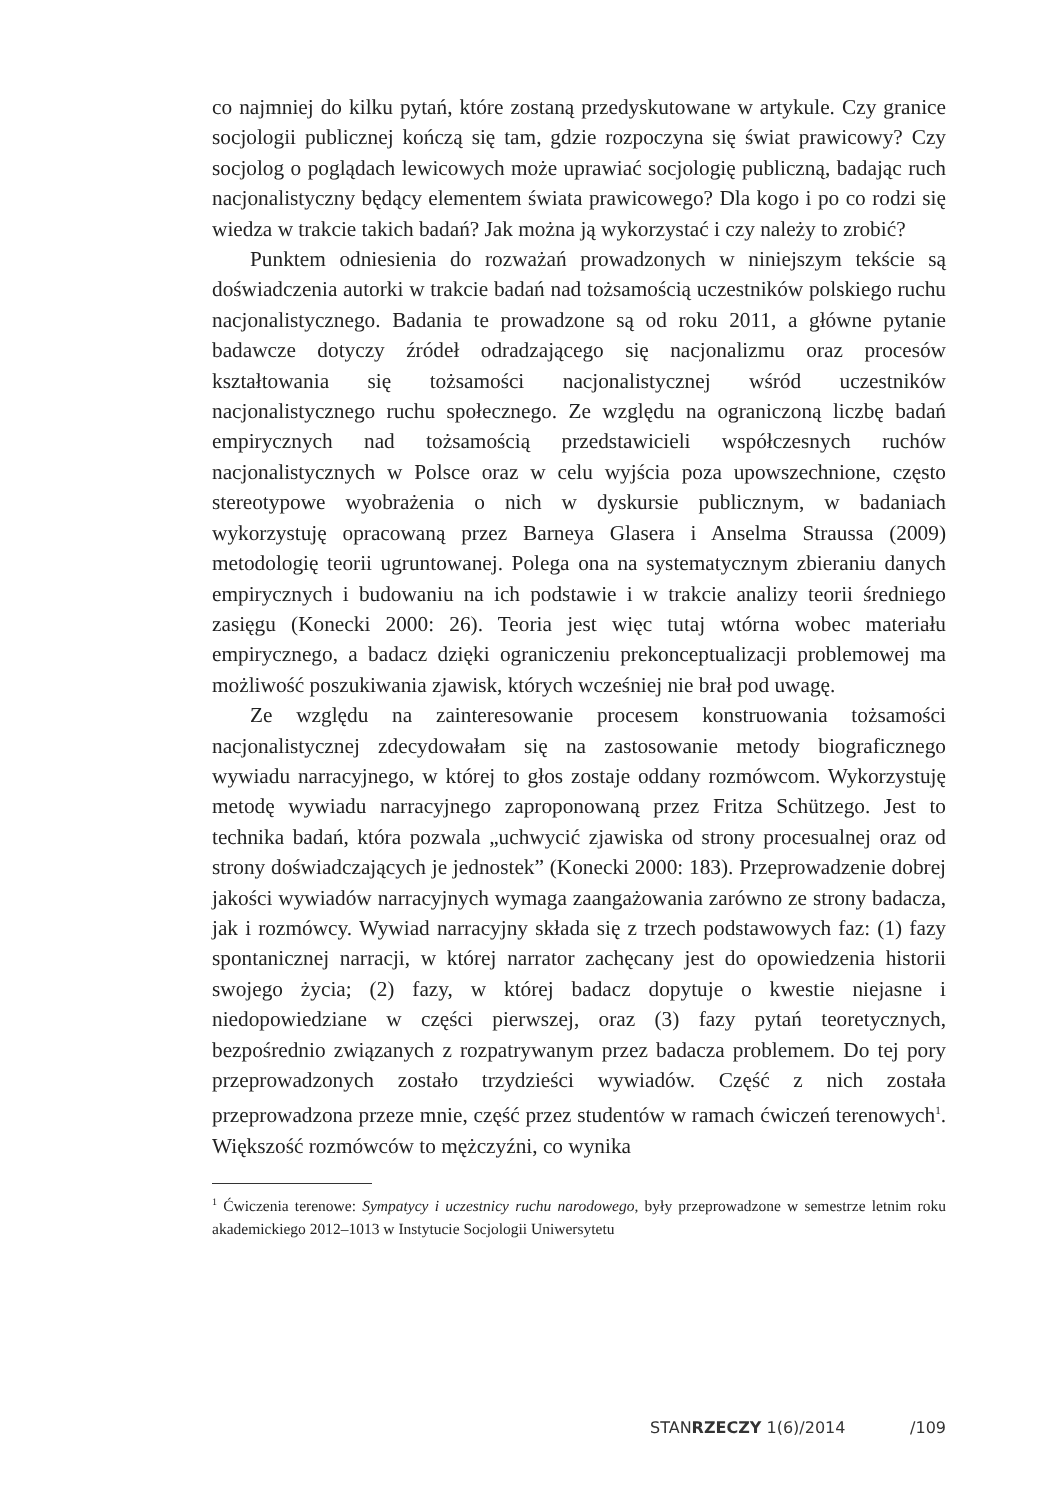co najmniej do kilku pytań, które zostaną przedyskutowane w artykule. Czy granice socjologii publicznej kończą się tam, gdzie rozpoczyna się świat prawicowy? Czy socjolog o poglądach lewicowych może uprawiać socjologię publiczną, badając ruch nacjonalistyczny będący elementem świata prawicowego? Dla kogo i po co rodzi się wiedza w trakcie takich badań? Jak można ją wykorzystać i czy należy to zrobić?
Punktem odniesienia do rozważań prowadzonych w niniejszym tekście są doświadczenia autorki w trakcie badań nad tożsamością uczestników polskiego ruchu nacjonalistycznego. Badania te prowadzone są od roku 2011, a główne pytanie badawcze dotyczy źródeł odradzającego się nacjonalizmu oraz procesów kształtowania się tożsamości nacjonalistycznej wśród uczestników nacjonalistycznego ruchu społecznego. Ze względu na ograniczoną liczbę badań empirycznych nad tożsamością przedstawicieli współczesnych ruchów nacjonalistycznych w Polsce oraz w celu wyjścia poza upowszechnione, często stereotypowe wyobrażenia o nich w dyskursie publicznym, w badaniach wykorzystuję opracowaną przez Barneya Glasera i Anselma Straussa (2009) metodologię teorii ugruntowanej. Polega ona na systematycznym zbieraniu danych empirycznych i budowaniu na ich podstawie i w trakcie analizy teorii średniego zasięgu (Konecki 2000: 26). Teoria jest więc tutaj wtórna wobec materiału empirycznego, a badacz dzięki ograniczeniu prekonceptualizacji problemowej ma możliwość poszukiwania zjawisk, których wcześniej nie brał pod uwagę.
Ze względu na zainteresowanie procesem konstruowania tożsamości nacjonalistycznej zdecydowałam się na zastosowanie metody biograficznego wywiadu narracyjnego, w której to głos zostaje oddany rozmówcom. Wykorzystuję metodę wywiadu narracyjnego zaproponowaną przez Fritza Schützego. Jest to technika badań, która pozwala „uchwycić zjawiska od strony procesualnej oraz od strony doświadczających je jednostek” (Konecki 2000: 183). Przeprowadzenie dobrej jakości wywiadów narracyjnych wymaga zaangażowania zarówno ze strony badacza, jak i rozmówcy. Wywiad narracyjny składa się z trzech podstawowych faz: (1) fazy spontanicznej narracji, w której narrator zachęcany jest do opowiedzenia historii swojego życia; (2) fazy, w której badacz dopytuje o kwestie niejasne i niedopowiedziane w części pierwszej, oraz (3) fazy pytań teoretycznych, bezpośrednio związanych z rozpatrywanym przez badacza problemem. Do tej pory przeprowadzonych zostało trzydzieści wywiadów. Część z nich została przeprowadzona przeze mnie, część przez studentów w ramach ćwiczeń terenowych<sup>1</sup>. Większość rozmówców to mężczyźni, co wynika
<sup>1</sup> Ćwiczenia terenowe: Sympatycy i uczestnicy ruchu narodowego, były przeprowadzone w semestrze letnim roku akademickiego 2012–1013 w Instytucie Socjologii Uniwersytetu
STANRZECZY 1(6)/2014 /109